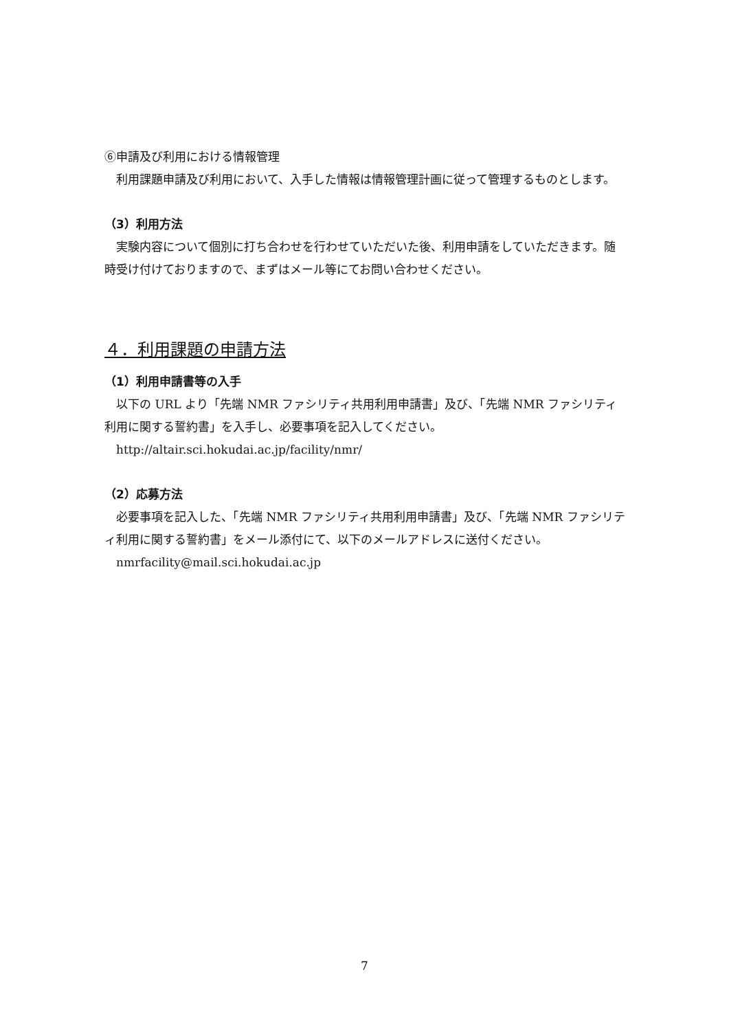⑥申請及び利用における情報管理
　利用課題申請及び利用において、入手した情報は情報管理計画に従って管理するものとします。
（3）利用方法
　実験内容について個別に打ち合わせを行わせていただいた後、利用申請をしていただきます。随時受け付けておりますので、まずはメール等にてお問い合わせください。
４．利用課題の申請方法
（1）利用申請書等の入手
　以下の URL より「先端 NMR ファシリティ共用利用申請書」及び、「先端 NMR ファシリティ利用に関する誓約書」を入手し、必要事項を記入してください。
　http://altair.sci.hokudai.ac.jp/facility/nmr/
（2）応募方法
　必要事項を記入した、「先端 NMR ファシリティ共用利用申請書」及び、「先端 NMR ファシリティ利用に関する誓約書」をメール添付にて、以下のメールアドレスに送付ください。
　nmrfacility@mail.sci.hokudai.ac.jp
7